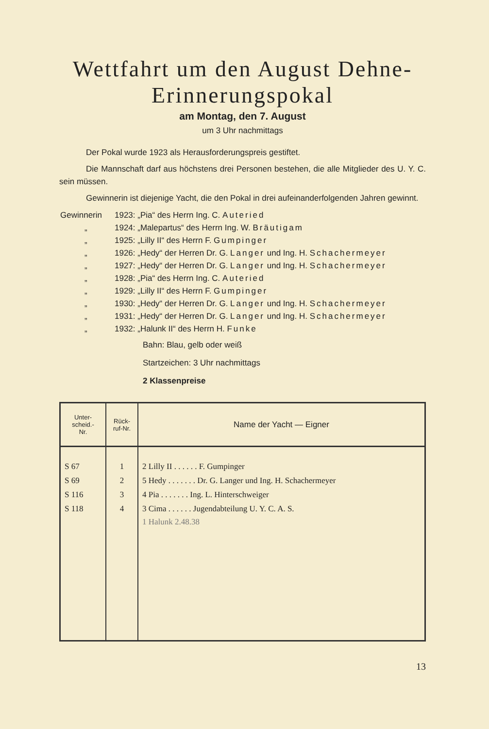Wettfahrt um den August Dehne-
Erinnerungspokal
am Montag, den 7. August
um 3 Uhr nachmittags
Der Pokal wurde 1923 als Herausforderungspreis gestiftet.
Die Mannschaft darf aus höchstens drei Personen bestehen, die alle Mitglieder des U. Y. C. sein müssen.
Gewinnerin ist diejenige Yacht, die den Pokal in drei aufeinanderfolgenden Jahren gewinnt.
| Gewinnerin | 1923: „Pia“ des Herrn Ing. C. Auteried |
| „ | 1924: „Malepartus“ des Herrn Ing. W. Bräutigam |
| „ | 1925: „Lilly II“ des Herrn F. Gumpinger |
| „ | 1926: „Hedy“ der Herren Dr. G. Langer und Ing. H. Schachermeyer |
| „ | 1927: „Hedy“ der Herren Dr. G. Langer und Ing. H. Schachermeyer |
| „ | 1928: „Pia“ des Herrn Ing. C. Auteried |
| „ | 1929: „Lilly II“ des Herrn F. Gumpinger |
| „ | 1930: „Hedy“ der Herren Dr. G. Langer und Ing. H. Schachermeyer |
| „ | 1931: „Hedy“ der Herren Dr. G. Langer und Ing. H. Schachermeyer |
| „ | 1932: „Halunk II“ des Herrn H. Funke |
Bahn: Blau, gelb oder weiß
Startzeichen: 3 Uhr nachmittags
2 Klassenpreise
| Unter- scheid.- Nr. | Rück- ruf-Nr. | Name der Yacht — Eigner |
| --- | --- | --- |
| S 67 | 1 | 2 Lilly II . . . . . . F. Gumpinger |
| S 69 | 2 | 5 Hedy . . . . . . . Dr. G. Langer und Ing. H. Schachermeyer |
| S 116 | 3 | 4 Pia . . . . . . . Ing. L. Hinterschweiger |
| S 118 | 4 | 3 Cima . . . . . . Jugendabteilung U. Y. C. A. S. |
| | | 1 Halunk 2.48.38 |
13